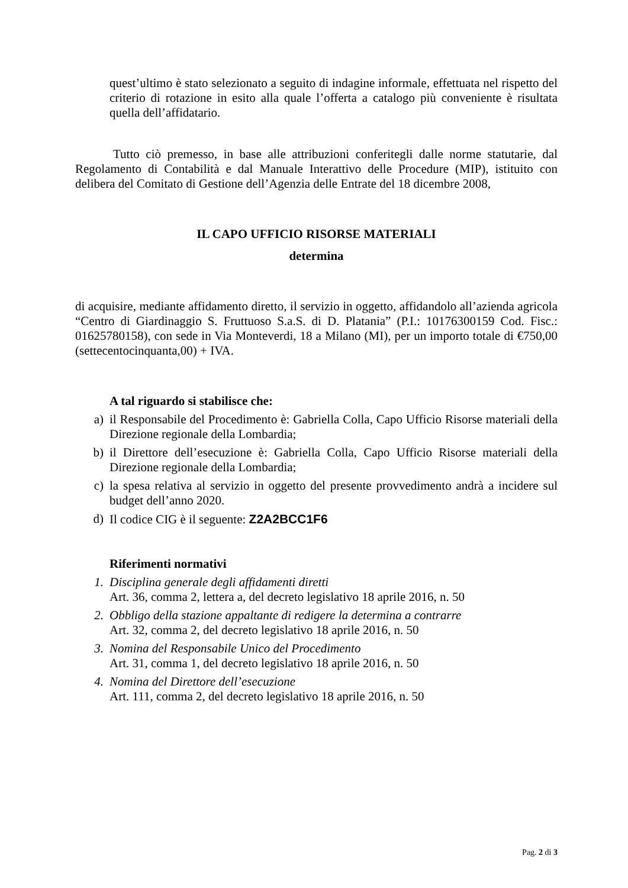quest’ultimo è stato selezionato a seguito di indagine informale, effettuata nel rispetto del criterio di rotazione in esito alla quale l’offerta a catalogo più conveniente è risultata quella dell’affidatario.
Tutto ciò premesso, in base alle attribuzioni conferitegli dalle norme statutarie, dal Regolamento di Contabilità e dal Manuale Interattivo delle Procedure (MIP), istituito con delibera del Comitato di Gestione dell’Agenzia delle Entrate del 18 dicembre 2008,
IL CAPO UFFICIO RISORSE MATERIALI
determina
di acquisire, mediante affidamento diretto, il servizio in oggetto, affidandolo all’azienda agricola “Centro di Giardinaggio S. Fruttuoso S.a.S. di D. Platania” (P.I.: 10176300159 Cod. Fisc.: 01625780158), con sede in Via Monteverdi, 18 a Milano (MI), per un importo totale di €750,00 (settecentocinquanta,00) + IVA.
A tal riguardo si stabilisce che:
a) il Responsabile del Procedimento è: Gabriella Colla, Capo Ufficio Risorse materiali della Direzione regionale della Lombardia;
b) il Direttore dell’esecuzione è: Gabriella Colla, Capo Ufficio Risorse materiali della Direzione regionale della Lombardia;
c) la spesa relativa al servizio in oggetto del presente provvedimento andrà a incidere sul budget dell’anno 2020.
d) Il codice CIG è il seguente: Z2A2BCC1F6
Riferimenti normativi
1. Disciplina generale degli affidamenti diretti
Art. 36, comma 2, lettera a, del decreto legislativo 18 aprile 2016, n. 50
2. Obbligo della stazione appaltante di redigere la determina a contrarre
Art. 32, comma 2, del decreto legislativo 18 aprile 2016, n. 50
3. Nomina del Responsabile Unico del Procedimento
Art. 31, comma 1, del decreto legislativo 18 aprile 2016, n. 50
4. Nomina del Direttore dell’esecuzione
Art. 111, comma 2, del decreto legislativo 18 aprile 2016, n. 50
Pag. 2 di 3